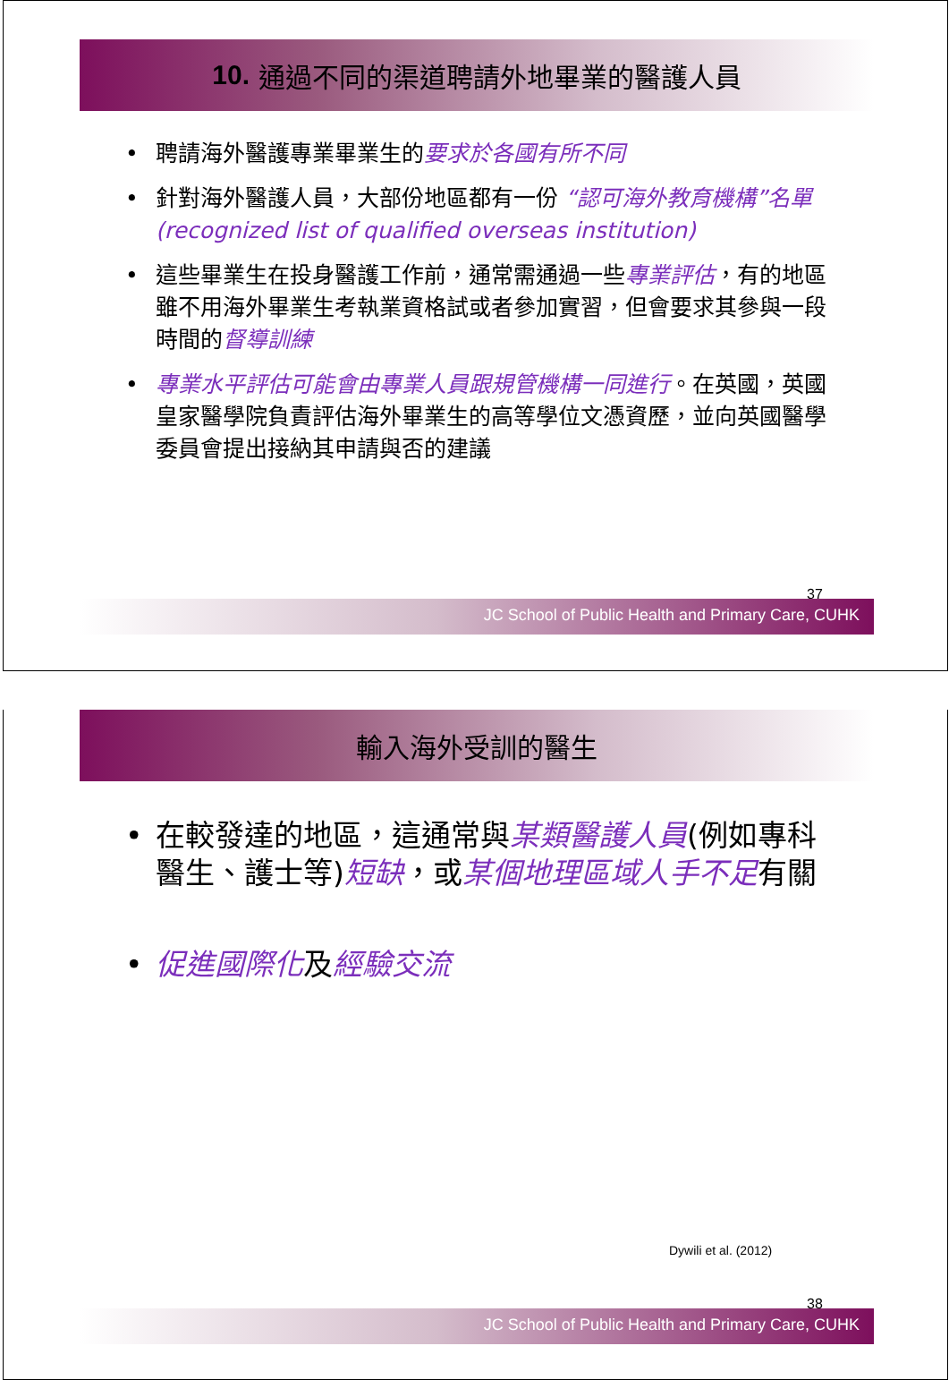10. 通過不同的渠道聘請外地畢業的醫護人員
• 聘請海外醫護專業畢業生的要求於各國有所不同
• 針對海外醫護人員，大部份地區都有一份 “認可海外教育機構”名單 (recognized list of qualified overseas institution)
• 這些畢業生在投身醫護工作前，通常需通過一些專業評估，有的地區雖不用海外畢業生考執業資格試或者參加實習，但會要求其參與一段時間的督導訓練
• 專業水平評估可能會由專業人員跟規管機構一同進行。在英國，英國皇家醫學院負責評估海外畢業生的高等學位文憑資歷，並向英國醫學委員會提出接納其申請與否的建議
37
JC School of Public Health and Primary Care, CUHK
輸入海外受訓的醫生
• 在較發達的地區，這通常與某類醫護人員(例如專科醫生、護士等)短缺，或某個地理區域人手不足有關
• 促進國際化及經驗交流
Dywili et al. (2012)
38
JC School of Public Health and Primary Care, CUHK